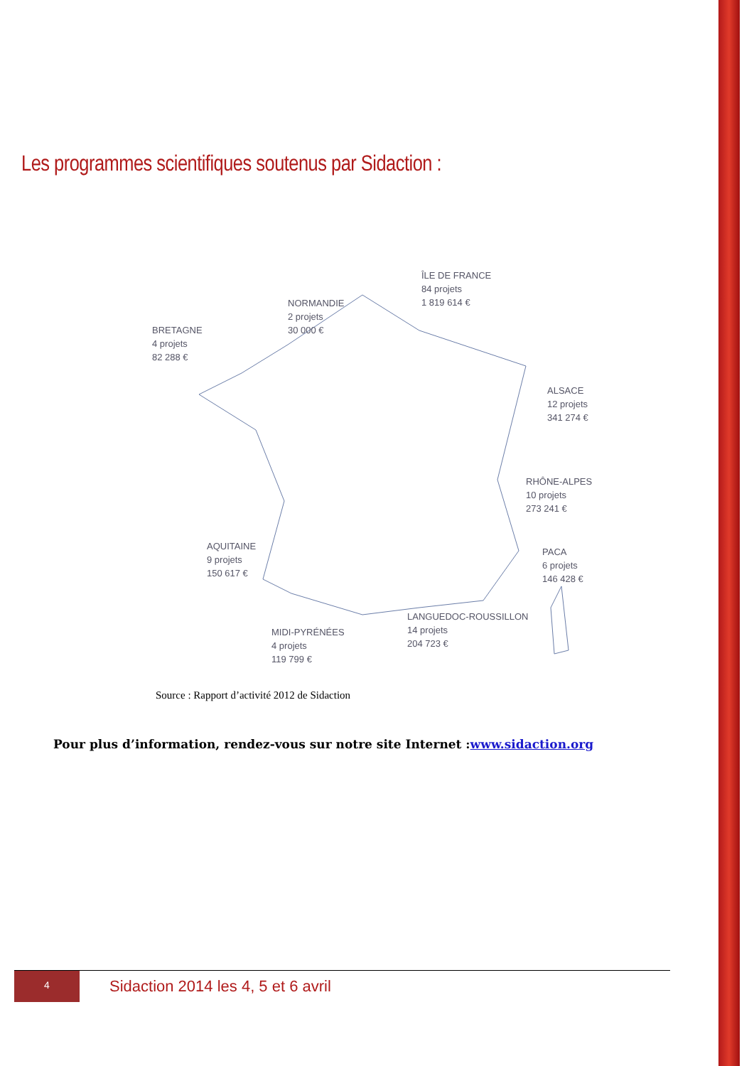Les programmes scientifiques soutenus par Sidaction :
ÎLE DE FRANCE
84 projets
1 819 614 €
NORMANDIE
2 projets
30 000 €
BRETAGNE
4 projets
82 288 €
ALSACE
12 projets
341 274 €
RHÔNE-ALPES
10 projets
273 241 €
AQUITAINE
9 projets
150 617 €
PACA
6 projets
146 428 €
LANGUEDOC-ROUSSILLON
14 projets
204 723 €
MIDI-PYRÉNÉES
4 projets
119 799 €
Source : Rapport d’activité 2012 de Sidaction
Pour plus d’information, rendez-vous sur notre site Internet :www.sidaction.org
4
Sidaction 2014 les 4, 5 et 6 avril